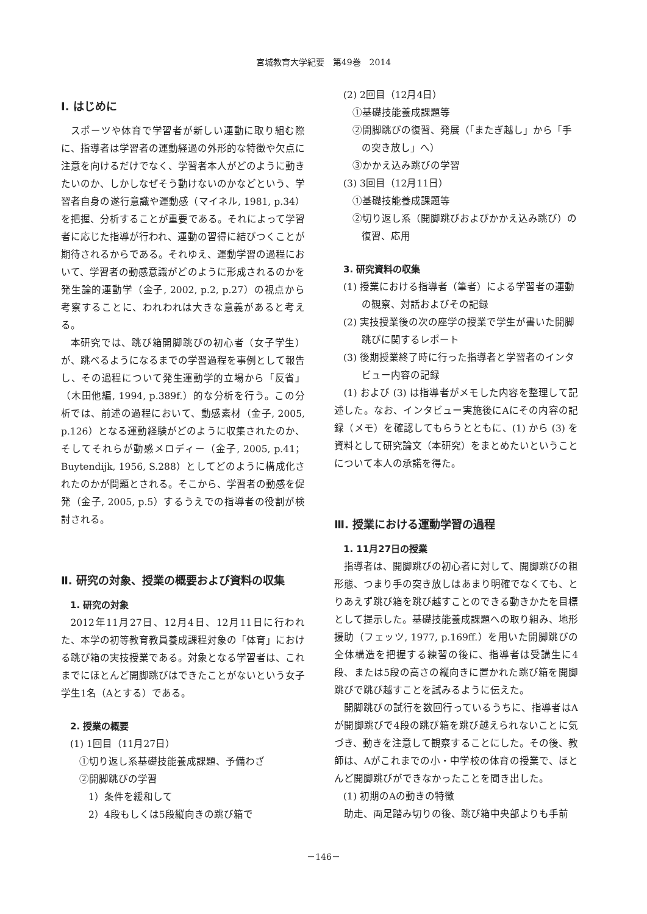宮城教育大学紀要　第49巻　2014
Ⅰ. はじめに
スポーツや体育で学習者が新しい運動に取り組む際に、指導者は学習者の運動経過の外形的な特徴や欠点に注意を向けるだけでなく、学習者本人がどのように動きたいのか、しかしなぜそう動けないのかなどという、学習者自身の遂行意識や運動感（マイネル, 1981, p.34）を把握、分析することが重要である。それによって学習者に応じた指導が行われ、運動の習得に結びつくことが期待されるからである。それゆえ、運動学習の過程において、学習者の動感意識がどのように形成されるのかを発生論的運動学（金子, 2002, p.2, p.27）の視点から考察することに、われわれは大きな意義があると考える。
本研究では、跳び箱開脚跳びの初心者（女子学生）が、跳べるようになるまでの学習過程を事例として報告し、その過程について発生運動学的立場から「反省」（木田他編, 1994, p.389f.）的な分析を行う。この分析では、前述の過程において、動感素材（金子, 2005, p.126）となる運動経験がどのように収集されたのか、そしてそれらが動感メロディー（金子, 2005, p.41；Buytendijk, 1956, S.288）としてどのように構成化されたのかが問題とされる。そこから、学習者の動感を促発（金子, 2005, p.5）するうえでの指導者の役割が検討される。
Ⅱ. 研究の対象、授業の概要および資料の収集
1. 研究の対象
2012年11月27日、12月4日、12月11日に行われた、本学の初等教育教員養成課程対象の「体育」における跳び箱の実技授業である。対象となる学習者は、これまでにほとんど開脚跳びはできたことがないという女子学生1名（Aとする）である。
2. 授業の概要
(1) 1回目（11月27日）
①切り返し系基礎技能養成課題、予備わざ
②開脚跳びの学習
1）条件を緩和して
2）4段もしくは5段縦向きの跳び箱で
(2) 2回目（12月4日）
①基礎技能養成課題等
②開脚跳びの復習、発展（「またぎ越し」から「手の突き放し」へ）
③かかえ込み跳びの学習
(3) 3回目（12月11日）
①基礎技能養成課題等
②切り返し系（開脚跳びおよびかかえ込み跳び）の復習、応用
3. 研究資料の収集
(1) 授業における指導者（筆者）による学習者の運動の観察、対話およびその記録
(2) 実技授業後の次の座学の授業で学生が書いた開脚跳びに関するレポート
(3) 後期授業終了時に行った指導者と学習者のインタビュー内容の記録
(1) および (3) は指導者がメモした内容を整理して記述した。なお、インタビュー実施後にAにその内容の記録（メモ）を確認してもらうとともに、(1) から (3) を資料として研究論文（本研究）をまとめたいということについて本人の承諾を得た。
Ⅲ. 授業における運動学習の過程
1. 11月27日の授業
指導者は、開脚跳びの初心者に対して、開脚跳びの粗形態、つまり手の突き放しはあまり明確でなくても、とりあえず跳び箱を跳び越すことのできる動きかたを目標として提示した。基礎技能養成課題への取り組み、地形援助（フェッツ, 1977, p.169ff.）を用いた開脚跳びの全体構造を把握する練習の後に、指導者は受講生に4段、または5段の高さの縦向きに置かれた跳び箱を開脚跳びで跳び越すことを試みるように伝えた。
開脚跳びの試行を数回行っているうちに、指導者はAが開脚跳びで4段の跳び箱を跳び越えられないことに気づき、動きを注意して観察することにした。その後、教師は、Aがこれまでの小・中学校の体育の授業で、ほとんど開脚跳びができなかったことを聞き出した。
(1) 初期のAの動きの特徴
助走、両足踏み切りの後、跳び箱中央部よりも手前
－146－